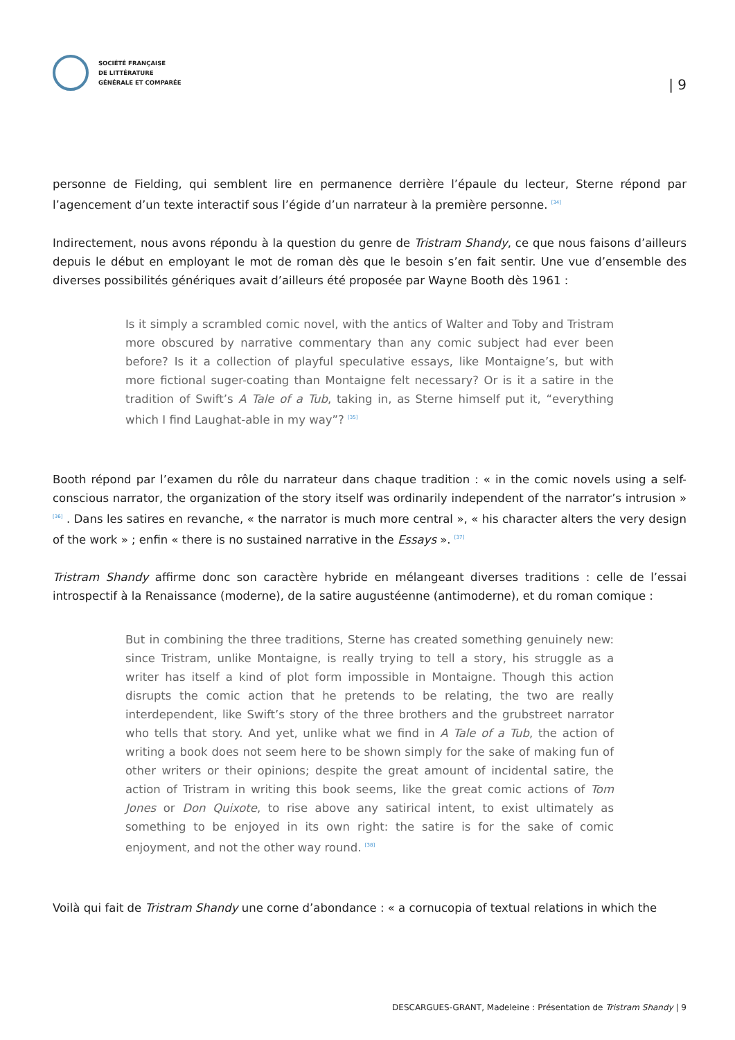SOCIÉTÉ FRANÇAISE
DE LITTÉRATURE
GÉNÉRALE ET COMPARÉE
| 9
personne de Fielding, qui semblent lire en permanence derrière l’épaule du lecteur, Sterne répond par l’agencement d’un texte interactif sous l’égide d’un narrateur à la première personne. <sup>[34]</sup>
Indirectement, nous avons répondu à la question du genre de Tristram Shandy, ce que nous faisons d’ailleurs depuis le début en employant le mot de roman dès que le besoin s’en fait sentir. Une vue d’ensemble des diverses possibilités génériques avait d’ailleurs été proposée par Wayne Booth dès 1961 :
Is it simply a scrambled comic novel, with the antics of Walter and Toby and Tristram more obscured by narrative commentary than any comic subject had ever been before? Is it a collection of playful speculative essays, like Montaigne’s, but with more fictional suger-coating than Montaigne felt necessary? Or is it a satire in the tradition of Swift’s A Tale of a Tub, taking in, as Sterne himself put it, “everything which I find Laughat-able in my way”? <sup>[35]</sup>
Booth répond par l’examen du rôle du narrateur dans chaque tradition : « in the comic novels using a self-conscious narrator, the organization of the story itself was ordinarily independent of the narrator’s intrusion » <sup>[36]</sup> . Dans les satires en revanche, « the narrator is much more central », « his character alters the very design of the work » ; enfin « there is no sustained narrative in the Essays ». <sup>[37]</sup>
Tristram Shandy affirme donc son caractère hybride en mélangeant diverses traditions : celle de l’essai introspectif à la Renaissance (moderne), de la satire augustéenne (antimoderne), et du roman comique :
But in combining the three traditions, Sterne has created something genuinely new: since Tristram, unlike Montaigne, is really trying to tell a story, his struggle as a writer has itself a kind of plot form impossible in Montaigne. Though this action disrupts the comic action that he pretends to be relating, the two are really interdependent, like Swift’s story of the three brothers and the grubstreet narrator who tells that story. And yet, unlike what we find in A Tale of a Tub, the action of writing a book does not seem here to be shown simply for the sake of making fun of other writers or their opinions; despite the great amount of incidental satire, the action of Tristram in writing this book seems, like the great comic actions of Tom Jones or Don Quixote, to rise above any satirical intent, to exist ultimately as something to be enjoyed in its own right: the satire is for the sake of comic enjoyment, and not the other way round. <sup>[38]</sup>
Voilà qui fait de Tristram Shandy une corne d’abondance : « a cornucopia of textual relations in which the
DESCARGUES-GRANT, Madeleine : Présentation de Tristram Shandy | 9